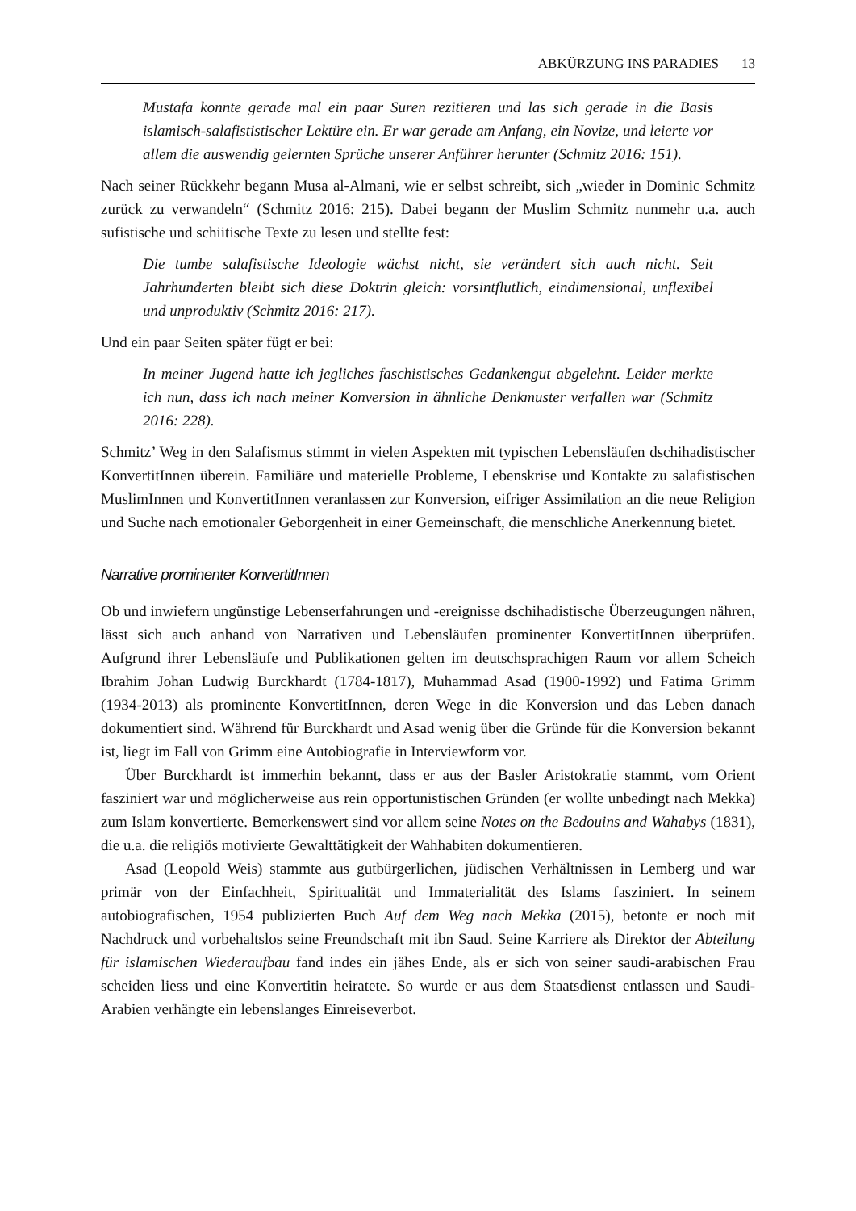ABKÜRZUNG INS PARADIES 13
Mustafa konnte gerade mal ein paar Suren rezitieren und las sich gerade in die Basis islamisch-salafististischer Lektüre ein. Er war gerade am Anfang, ein Novize, und leierte vor allem die auswendig gelernten Sprüche unserer Anführer herunter (Schmitz 2016: 151).
Nach seiner Rückkehr begann Musa al-Almani, wie er selbst schreibt, sich „wieder in Dominic Schmitz zurück zu verwandeln“ (Schmitz 2016: 215). Dabei begann der Muslim Schmitz nunmehr u.a. auch sufistische und schiitische Texte zu lesen und stellte fest:
Die tumbe salafistische Ideologie wächst nicht, sie verändert sich auch nicht. Seit Jahrhunderten bleibt sich diese Doktrin gleich: vorsintflutlich, eindimensional, unflexibel und unproduktiv (Schmitz 2016: 217).
Und ein paar Seiten später fügt er bei:
In meiner Jugend hatte ich jegliches faschistisches Gedankengut abgelehnt. Leider merkte ich nun, dass ich nach meiner Konversion in ähnliche Denkmuster verfallen war (Schmitz 2016: 228).
Schmitz’ Weg in den Salafismus stimmt in vielen Aspekten mit typischen Lebensläufen dschihadistischer KonvertitInnen überein. Familiäre und materielle Probleme, Lebenskrise und Kontakte zu salafistischen MuslimInnen und KonvertitInnen veranlassen zur Konversion, eifriger Assimilation an die neue Religion und Suche nach emotionaler Geborgenheit in einer Gemeinschaft, die menschliche Anerkennung bietet.
Narrative prominenter KonvertitInnen
Ob und inwiefern ungünstige Lebenserfahrungen und -ereignisse dschihadistische Überzeugungen nähren, lässt sich auch anhand von Narrativen und Lebensläufen prominenter KonvertitInnen überprüfen. Aufgrund ihrer Lebensläufe und Publikationen gelten im deutschsprachigen Raum vor allem Scheich Ibrahim Johan Ludwig Burckhardt (1784-1817), Muhammad Asad (1900-1992) und Fatima Grimm (1934-2013) als prominente KonvertitInnen, deren Wege in die Konversion und das Leben danach dokumentiert sind. Während für Burckhardt und Asad wenig über die Gründe für die Konversion bekannt ist, liegt im Fall von Grimm eine Autobiografie in Interviewform vor.
Über Burckhardt ist immerhin bekannt, dass er aus der Basler Aristokratie stammt, vom Orient fasziniert war und möglicherweise aus rein opportunistischen Gründen (er wollte unbedingt nach Mekka) zum Islam konvertierte. Bemerkenswert sind vor allem seine Notes on the Bedouins and Wahabys (1831), die u.a. die religiös motivierte Gewalttätigkeit der Wahhabiten dokumentieren.
Asad (Leopold Weis) stammte aus gutbürgerlichen, jüdischen Verhältnissen in Lemberg und war primär von der Einfachheit, Spiritualität und Immaterialität des Islams fasziniert. In seinem autobiografischen, 1954 publizierten Buch Auf dem Weg nach Mekka (2015), betonte er noch mit Nachdruck und vorbehaltslos seine Freundschaft mit ibn Saud. Seine Karriere als Direktor der Abteilung für islamischen Wiederaufbau fand indes ein jähes Ende, als er sich von seiner saudi-arabischen Frau scheiden liess und eine Konvertitin heiratete. So wurde er aus dem Staatsdienst entlassen und Saudi-Arabien verhängte ein lebenslanges Einreiseverbot.